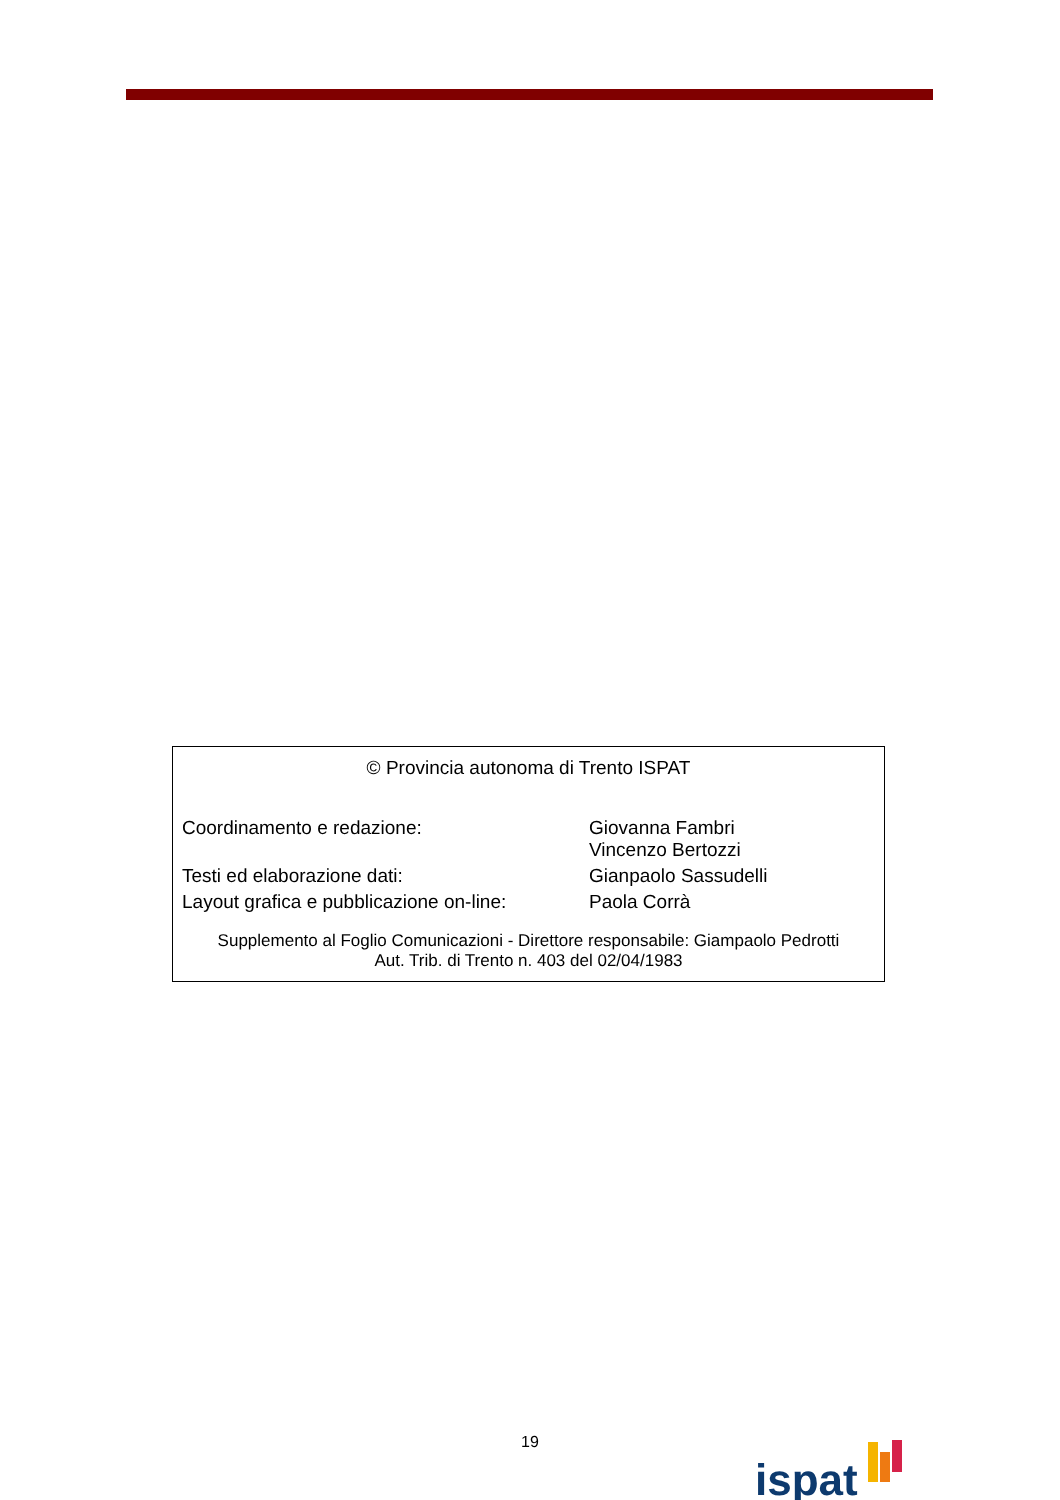© Provincia autonoma di Trento ISPAT
| Coordinamento e redazione: | Giovanna Fambri Vincenzo Bertozzi |
| Testi ed elaborazione dati: | Gianpaolo Sassudelli |
| Layout grafica e pubblicazione on-line: | Paola Corrà |
Supplemento al Foglio Comunicazioni - Direttore responsabile: Giampaolo Pedrotti
Aut. Trib. di Trento n. 403 del 02/04/1983
19 ispat